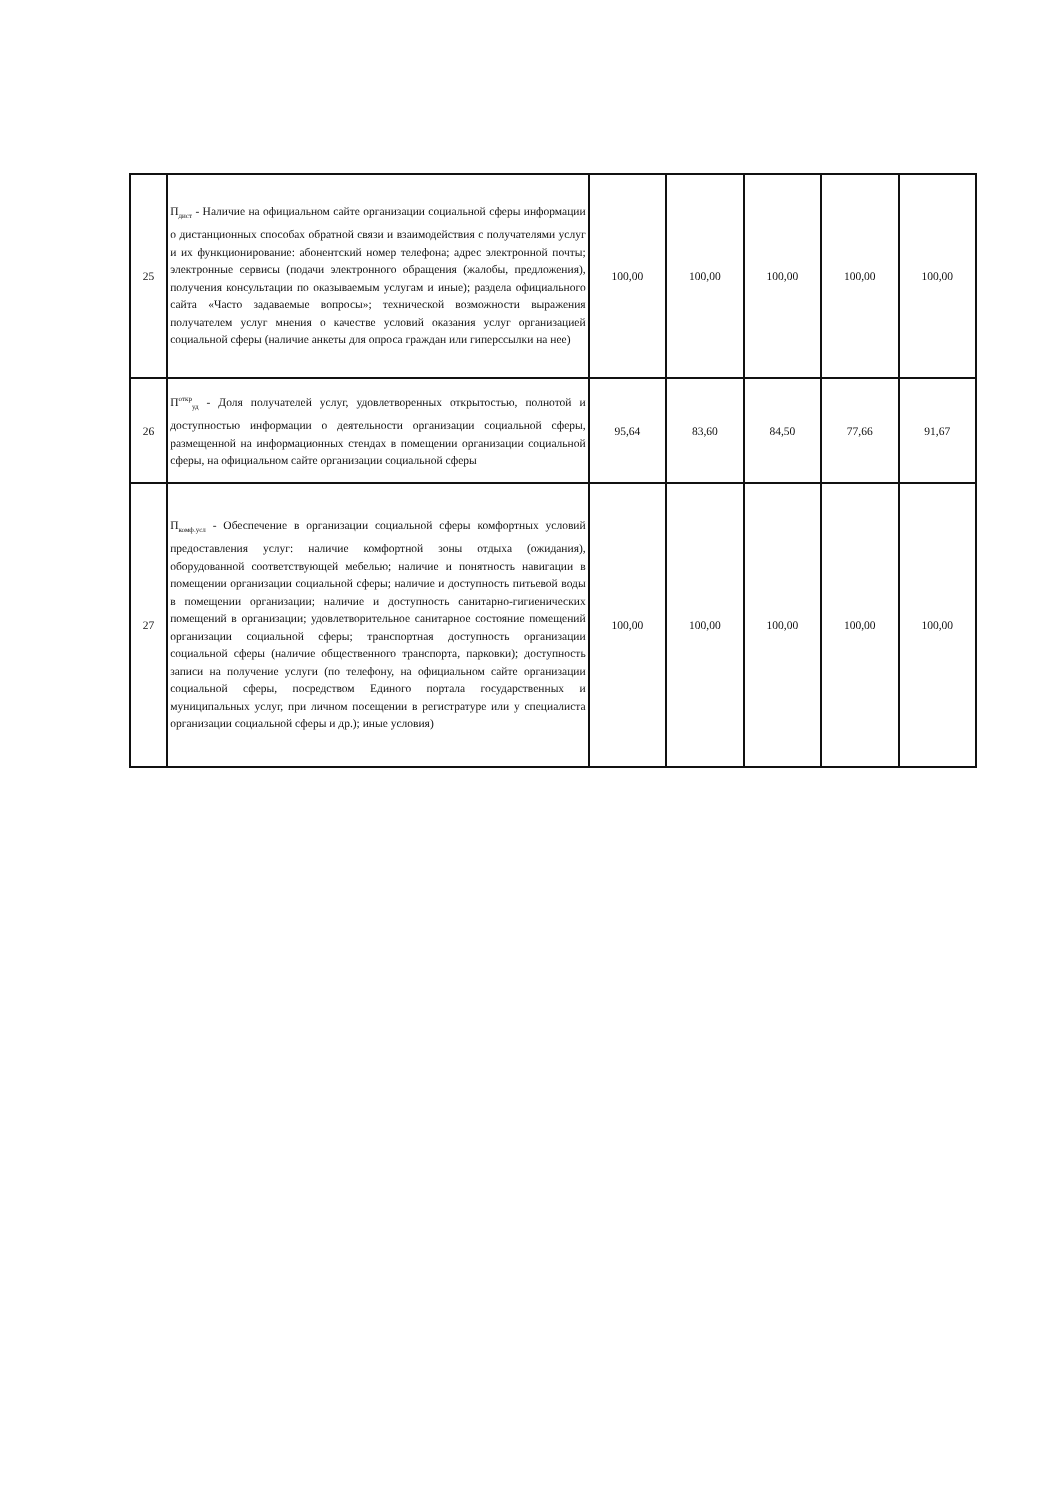| 25 | П<sub>дист</sub> - Наличие на официальном сайте организации социальной сферы информации о дистанционных способах обратной связи и взаимодействия с получателями услуг и их функционирование: абонентский номер телефона; адрес электронной почты; электронные сервисы (подачи электронного обращения (жалобы, предложения), получения консультации по оказываемым услугам и иные); раздела официального сайта «Часто задаваемые вопросы»; технической возможности выражения получателем услуг мнения о качестве условий оказания услуг организацией социальной сферы (наличие анкеты для опроса граждан или гиперссылки на нее) | 100,00 | 100,00 | 100,00 | 100,00 | 100,00 |
| 26 | П<sup>откр</sup><sub>уд</sub> - Доля получателей услуг, удовлетворенных открытостью, полнотой и доступностью информации о деятельности организации социальной сферы, размещенной на информационных стендах в помещении организации социальной сферы, на официальном сайте организации социальной сферы | 95,64 | 83,60 | 84,50 | 77,66 | 91,67 |
| 27 | П<sub>комф.усл</sub> - Обеспечение в организации социальной сферы комфортных условий предоставления услуг: наличие комфортной зоны отдыха (ожидания), оборудованной соответствующей мебелью; наличие и понятность навигации в помещении организации социальной сферы; наличие и доступность питьевой воды в помещении организации; наличие и доступность санитарно-гигиенических помещений в организации; удовлетворительное санитарное состояние помещений организации социальной сферы; транспортная доступность организации социальной сферы (наличие общественного транспорта, парковки); доступность записи на получение услуги (по телефону, на официальном сайте организации социальной сферы, посредством Единого портала государственных и муниципальных услуг, при личном посещении в регистратуре или у специалиста организации социальной сферы и др.); иные условия) | 100,00 | 100,00 | 100,00 | 100,00 | 100,00 |